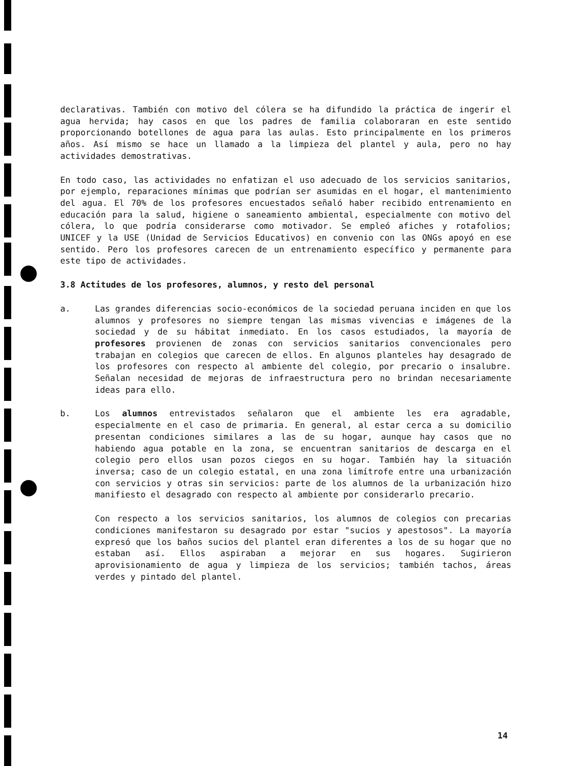declarativas. También con motivo del cólera se ha difundido la práctica de ingerir el agua hervida; hay casos en que los padres de familia colaboraran en este sentido proporcionando botellones de agua para las aulas. Esto principalmente en los primeros años. Así mismo se hace un llamado a la limpieza del plantel y aula, pero no hay actividades demostrativas.
En todo caso, las actividades no enfatizan el uso adecuado de los servicios sanitarios, por ejemplo, reparaciones mínimas que podrían ser asumidas en el hogar, el mantenimiento del agua. El 70% de los profesores encuestados señaló haber recibido entrenamiento en educación para la salud, higiene o saneamiento ambiental, especialmente con motivo del cólera, lo que podría considerarse como motivador. Se empleó afiches y rotafolios; UNICEF y la USE (Unidad de Servicios Educativos) en convenio con las ONGs apoyó en ese sentido. Pero los profesores carecen de un entrenamiento específico y permanente para este tipo de actividades.
3.8 Actitudes de los profesores, alumnos, y resto del personal
a. Las grandes diferencias socio-económicos de la sociedad peruana inciden en que los alumnos y profesores no siempre tengan las mismas vivencias e imágenes de la sociedad y de su hábitat inmediato. En los casos estudiados, la mayoría de profesores provienen de zonas con servicios sanitarios convencionales pero trabajan en colegios que carecen de ellos. En algunos planteles hay desagrado de los profesores con respecto al ambiente del colegio, por precario o insalubre. Señalan necesidad de mejoras de infraestructura pero no brindan necesariamente ideas para ello.
b. Los alumnos entrevistados señalaron que el ambiente les era agradable, especialmente en el caso de primaria. En general, al estar cerca a su domicilio presentan condiciones similares a las de su hogar, aunque hay casos que no habiendo agua potable en la zona, se encuentran sanitarios de descarga en el colegio pero ellos usan pozos ciegos en su hogar. También hay la situación inversa; caso de un colegio estatal, en una zona limítrofe entre una urbanización con servicios y otras sin servicios: parte de los alumnos de la urbanización hizo manifiesto el desagrado con respecto al ambiente por considerarlo precario.
Con respecto a los servicios sanitarios, los alumnos de colegios con precarias condiciones manifestaron su desagrado por estar "sucios y apestosos". La mayoría expresó que los baños sucios del plantel eran diferentes a los de su hogar que no estaban así. Ellos aspiraban a mejorar en sus hogares. Sugirieron aprovisionamiento de agua y limpieza de los servicios; también tachos, áreas verdes y pintado del plantel.
14